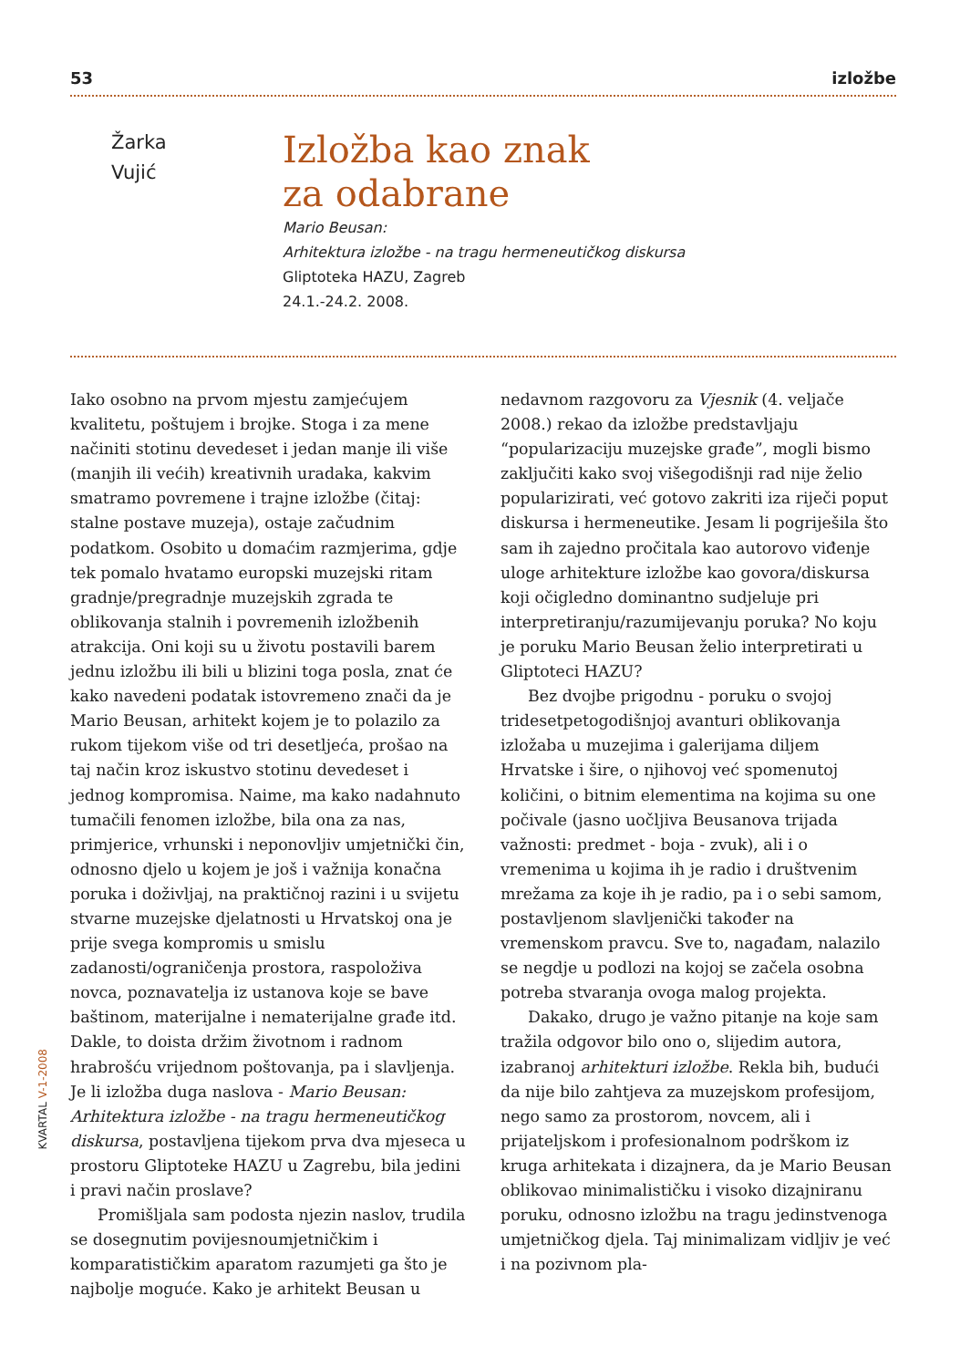53 izložbe
Žarka
Vujić
Izložba kao znak
za odabrane
Mario Beusan:
Arhitektura izložbe - na tragu hermeneutičkog diskursa
Gliptoteka HAZU, Zagreb
24.1.-24.2. 2008.
Iako osobno na prvom mjestu zamjećujem kvalitetu, poštujem i brojke. Stoga i za mene načiniti stotinu devedeset i jedan manje ili više (manjih ili većih) kreativnih uradaka, kakvim smatramo povremene i trajne izložbe (čitaj: stalne postave muzeja), ostaje začudnim podatkom. Osobito u domaćim razmjerima, gdje tek pomalo hvatamo europski muzejski ritam gradnje/pregradnje muzejskih zgrada te oblikovanja stalnih i povremenih izložbenih atrakcija. Oni koji su u životu postavili barem jednu izložbu ili bili u blizini toga posla, znat će kako navedeni podatak istovremeno znači da je Mario Beusan, arhitekt kojem je to polazilo za rukom tijekom više od tri desetljeća, prošao na taj način kroz iskustvo stotinu devedeset i jednog kompromisa. Naime, ma kako nadahnuto tumačili fenomen izložbe, bila ona za nas, primjerice, vrhunski i neponovljiv umjetnički čin, odnosno djelo u kojem je još i važnija konačna poruka i doživljaj, na praktičnoj razini i u svijetu stvarne muzejske djelatnosti u Hrvatskoj ona je prije svega kompromis u smislu zadanosti/ograničenja prostora, raspoloživa novca, poznavatelja iz ustanova koje se bave baštinom, materijalne i nematerijalne građe itd. Dakle, to doista držim životnom i radnom hrabrošću vrijednom poštovanja, pa i slavljenja. Je li izložba duga naslova - Mario Beusan: Arhitektura izložbe - na tragu hermeneutičkog diskursa, postavljena tijekom prva dva mjeseca u prostoru Gliptoteke HAZU u Zagrebu, bila jedini i pravi način proslave?
Promišljala sam podosta njezin naslov, trudila se dosegnutim povijesnoumjetničkim i komparatističkim aparatom razumjeti ga što je najbolje moguće. Kako je arhitekt Beusan u nedavnom razgovoru za Vjesnik (4. veljače 2008.) rekao da izložbe predstavljaju “popularizaciju muzejske građe”, mogli bismo zaključiti kako svoj višegodišnji rad nije želio popularizirati, već gotovo zakriti iza riječi poput diskursa i hermeneutike. Jesam li pogriješila što sam ih zajedno pročitala kao autorovo viđenje uloge arhitekture izložbe kao govora/diskursa koji očigledno dominantno sudjeluje pri interpretiranju/razumijevanju poruka? No koju je poruku Mario Beusan želio interpretirati u Gliptoteci HAZU?
Bez dvojbe prigodnu - poruku o svojoj tridesetpetogodišnjoj avanturi oblikovanja izložaba u muzejima i galerijama diljem Hrvatske i šire, o njihovoj već spomenutoj količini, o bitnim elementima na kojima su one počivale (jasno uočljiva Beusanova trijada važnosti: predmet - boja - zvuk), ali i o vremenima u kojima ih je radio i društvenim mrežama za koje ih je radio, pa i o sebi samom, postavljenom slavljenički također na vremenskom pravcu. Sve to, nagađam, nalazilo se negdje u podlozi na kojoj se začela osobna potreba stvaranja ovoga malog projekta.
Dakako, drugo je važno pitanje na koje sam tražila odgovor bilo ono o, slijedim autora, izabranoj arhitekturi izložbe. Rekla bih, budući da nije bilo zahtjeva za muzejskom profesijom, nego samo za prostorom, novcem, ali i prijateljskom i profesionalnom podrškom iz kruga arhitekata i dizajnera, da je Mario Beusan oblikovao minimalističku i visoko dizajniranu poruku, odnosno izložbu na tragu jedinstvenoga umjetničkog djela. Taj minimalizam vidljiv je već i na pozivnom pla-
KVARTAL V-1-2008